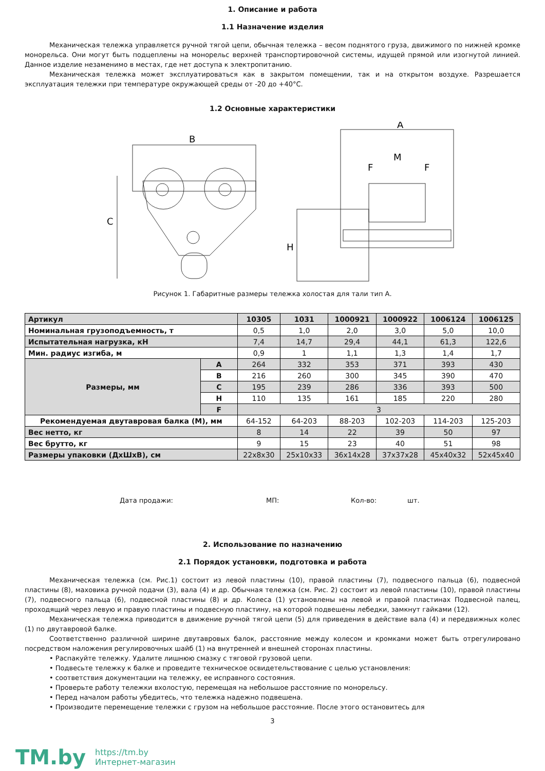1. Описание и работа
1.1 Назначение изделия
Механическая тележка управляется ручной тягой цепи, обычная тележка – весом поднятого груза, движимого по нижней кромке монорельса. Они могут быть подцеплены на монорельс верхней транспортировочной системы, идущей прямой или изогнутой линией. Данное изделие незаменимо в местах, где нет доступа к электропитанию.
Механическая тележка может эксплуатироваться как в закрытом помещении, так и на открытом воздухе. Разрешается эксплуатация тележки при температуре окружающей среды от -20 до +40°C.
1.2 Основные характеристики
B
A
M
F
F
C
H
Рисунок 1. Габаритные размеры тележка холостая для тали тип А.
| Артикул | | 10305 | 1031 | 1000921 | 1000922 | 1006124 | 1006125 |
| --- | --- | --- | --- | --- | --- | --- | --- |
| Номинальная грузоподъемность, т | | 0,5 | 1,0 | 2,0 | 3,0 | 5,0 | 10,0 |
| Испытательная нагрузка, кН | | 7,4 | 14,7 | 29,4 | 44,1 | 61,3 | 122,6 |
| Мин. радиус изгиба, м | | 0,9 | 1 | 1,1 | 1,3 | 1,4 | 1,7 |
| Размеры, мм | A | 264 | 332 | 353 | 371 | 393 | 430 |
| | B | 216 | 260 | 300 | 345 | 390 | 470 |
| | C | 195 | 239 | 286 | 336 | 393 | 500 |
| | H | 110 | 135 | 161 | 185 | 220 | 280 |
| | F | 3 | | | | | |
| Рекомендуемая двутавровая балка (М), мм | | 64-152 | 64-203 | 88-203 | 102-203 | 114-203 | 125-203 |
| Вес нетто, кг | | 8 | 14 | 22 | 39 | 50 | 97 |
| Вес брутто, кг | | 9 | 15 | 23 | 40 | 51 | 98 |
| Размеры упаковки (ДхШхВ), см | | 22x8x30 | 25x10x33 | 36x14x28 | 37x37x28 | 45x40x32 | 52x45x40 |
Дата продажи: МП: Кол-во: шт.
2. Использование по назначению
2.1 Порядок установки, подготовка и работа
Механическая тележка (см. Рис.1) состоит из левой пластины (10), правой пластины (7), подвесного пальца (6), подвесной пластины (8), маховика ручной подачи (3), вала (4) и др. Обычная тележка (см. Рис. 2) состоит из левой пластины (10), правой пластины (7), подвесного пальца (6), подвесной пластины (8) и др. Колеса (1) установлены на левой и правой пластинах Подвесной палец, проходящий через левую и правую пластины и подвесную пластину, на которой подвешены лебедки, замкнут гайками (12).
Механическая тележка приводится в движение ручной тягой цепи (5) для приведения в действие вала (4) и передвижных колес (1) по двутавровой балке.
Соответственно различной ширине двутавровых балок, расстояние между колесом и кромками может быть отрегулировано посредством наложения регулировочных шайб (1) на внутренней и внешней сторонах пластины.
• Распакуйте тележку. Удалите лишнюю смазку с тяговой грузовой цепи.
• Подвесьте тележку к балке и проведите техническое освидетельствование с целью установления:
• соответствия документации на тележку, ее исправного состояния.
• Проверьте работу тележки вхолостую, перемещая на небольшое расстояние по монорельсу.
• Перед началом работы убедитесь, что тележка надежно подвешена.
• Производите перемещение тележки с грузом на небольшое расстояние. После этого остановитесь для
3
TM.by
https://tm.by
Интернет-магазин